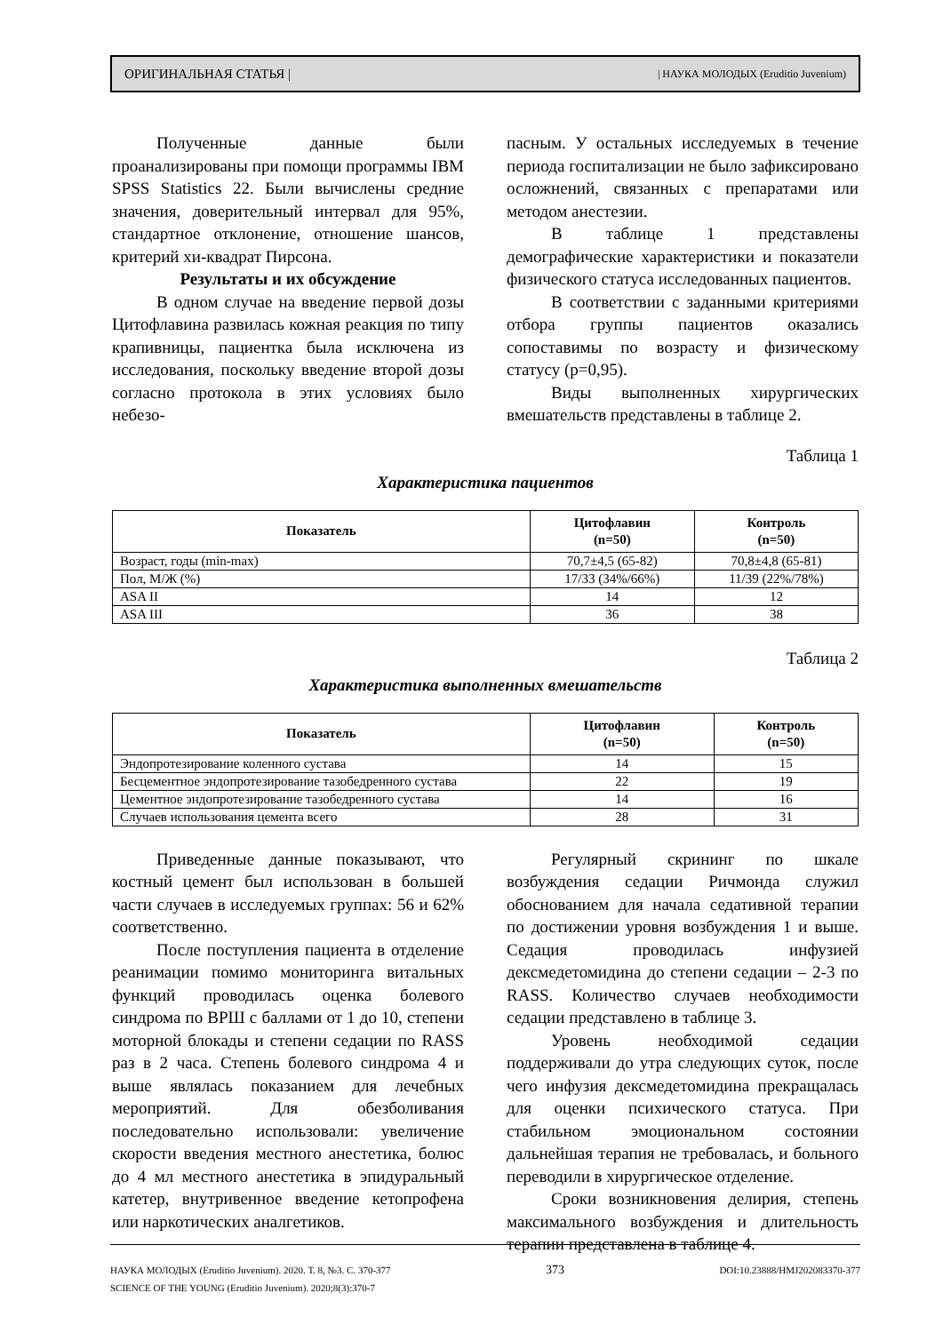ОРИГИНАЛЬНАЯ СТАТЬЯ | | НАУКА МОЛОДЫХ (Eruditio Juvenium)
Полученные данные были проанализированы при помощи программы IBM SPSS Statistics 22. Были вычислены средние значения, доверительный интервал для 95%, стандартное отклонение, отношение шансов, критерий хи-квадрат Пирсона.
Результаты и их обсуждение
В одном случае на введение первой дозы Цитофлавина развилась кожная реакция по типу крапивницы, пациентка была исключена из исследования, поскольку введение второй дозы согласно протокола в этих условиях было небезо-
пасным. У остальных исследуемых в течение периода госпитализации не было зафиксировано осложнений, связанных с препаратами или методом анестезии.
В таблице 1 представлены демографические характеристики и показатели физического статуса исследованных пациентов.
В соответствии с заданными критериями отбора группы пациентов оказались сопоставимы по возрасту и физическому статусу (p=0,95).
Виды выполненных хирургических вмешательств представлены в таблице 2.
Таблица 1
Характеристика пациентов
| Показатель | Цитофлавин (n=50) | Контроль (n=50) |
| --- | --- | --- |
| Возраст, годы (min-max) | 70,7±4,5 (65-82) | 70,8±4,8 (65-81) |
| Пол, М/Ж (%) | 17/33 (34%/66%) | 11/39 (22%/78%) |
| ASA II | 14 | 12 |
| ASA III | 36 | 38 |
Таблица 2
Характеристика выполненных вмешательств
| Показатель | Цитофлавин (n=50) | Контроль (n=50) |
| --- | --- | --- |
| Эндопротезирование коленного сустава | 14 | 15 |
| Бесцементное эндопротезирование тазобедренного сустава | 22 | 19 |
| Цементное эндопротезирование тазобедренного сустава | 14 | 16 |
| Случаев использования цемента всего | 28 | 31 |
Приведенные данные показывают, что костный цемент был использован в большей части случаев в исследуемых группах: 56 и 62% соответственно.
После поступления пациента в отделение реанимации помимо мониторинга витальных функций проводилась оценка болевого синдрома по ВРШ с баллами от 1 до 10, степени моторной блокады и степени седации по RASS раз в 2 часа. Степень болевого синдрома 4 и выше являлась показанием для лечебных мероприятий. Для обезболивания последовательно использовали: увеличение скорости введения местного анестетика, болюс до 4 мл местного анестетика в эпидуральный катетер, внутривенное введение кетопрофена или наркотических аналгетиков.
Регулярный скрининг по шкале возбуждения седации Ричмонда служил обоснованием для начала седативной терапии по достижении уровня возбуждения 1 и выше. Седация проводилась инфузией дексмедетомидина до степени седации – 2-3 по RASS. Количество случаев необходимости седации представлено в таблице 3.
Уровень необходимой седации поддерживали до утра следующих суток, после чего инфузия дексмедетомидина прекращалась для оценки психического статуса. При стабильном эмоциональном состоянии дальнейшая терапия не требовалась, и больного переводили в хирургическое отделение.
Сроки возникновения делирия, степень максимального возбуждения и длительность терапии представлена в таблице 4.
НАУКА МОЛОДЫХ (Eruditio Juvenium). 2020. Т. 8, №3. С. 370-377
SCIENCE OF THE YOUNG (Eruditio Juvenium). 2020;8(3):370-7
373
DOI:10.23888/HMJ202083370-377